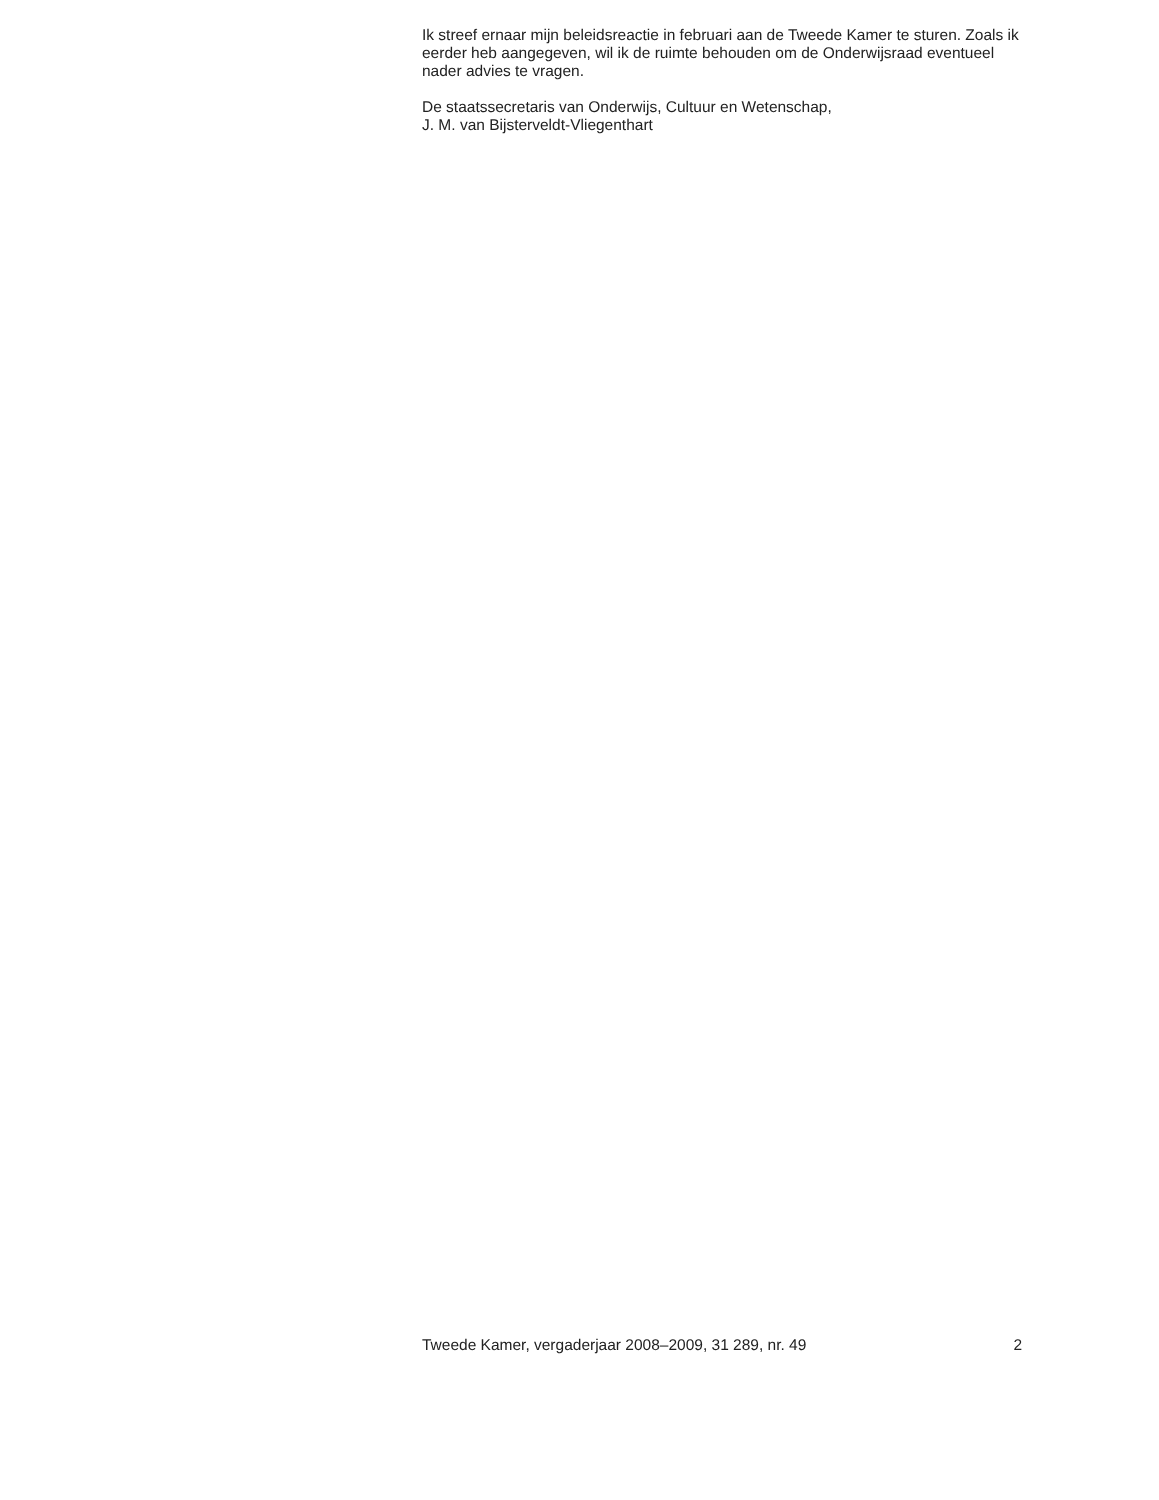Ik streef ernaar mijn beleidsreactie in februari aan de Tweede Kamer te sturen. Zoals ik eerder heb aangegeven, wil ik de ruimte behouden om de Onderwijsraad eventueel nader advies te vragen.
De staatssecretaris van Onderwijs, Cultuur en Wetenschap,
J. M. van Bijsterveldt-Vliegenthart
Tweede Kamer, vergaderjaar 2008–2009, 31 289, nr. 49 2